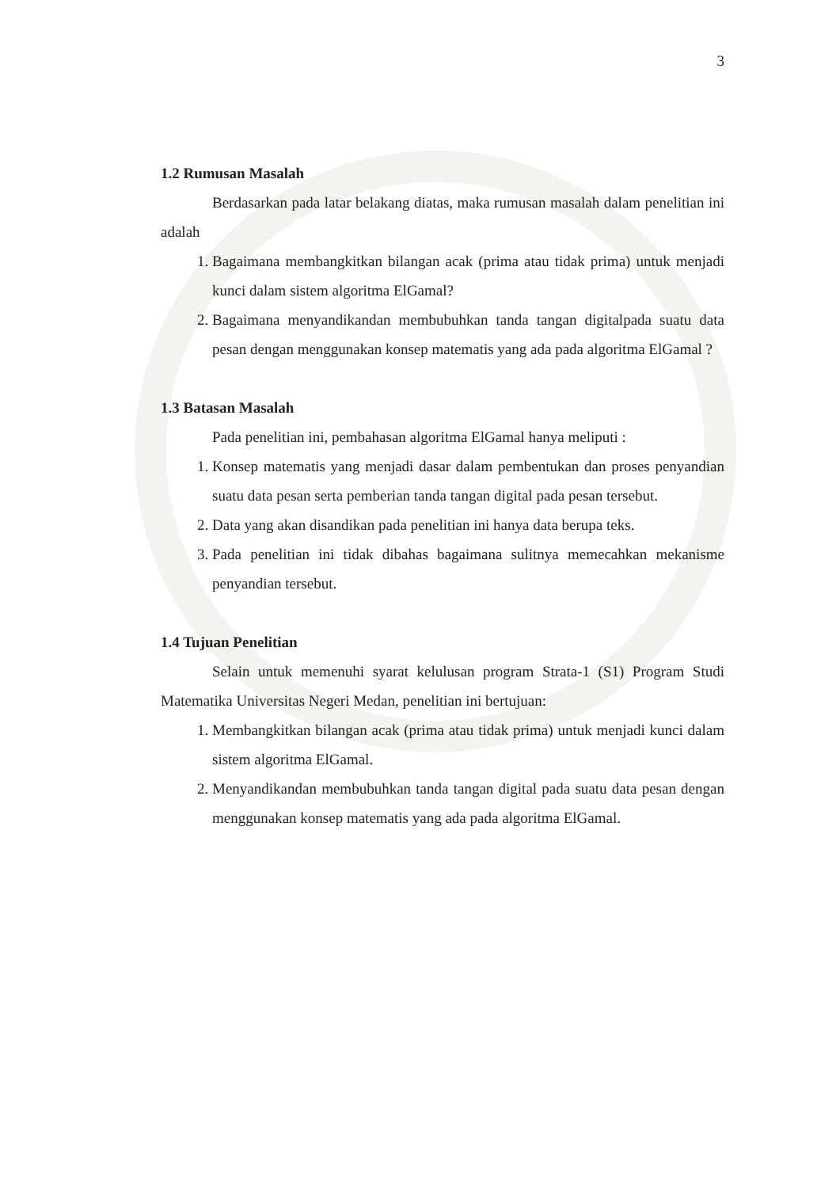3
1.2 Rumusan Masalah
Berdasarkan pada latar belakang diatas, maka rumusan masalah dalam penelitian ini adalah
1. Bagaimana membangkitkan bilangan acak (prima atau tidak prima) untuk menjadi kunci dalam sistem algoritma ElGamal?
2. Bagaimana menyandikandan membubuhkan tanda tangan digitalpada suatu data pesan dengan menggunakan konsep matematis yang ada pada algoritma ElGamal ?
1.3 Batasan Masalah
Pada penelitian ini, pembahasan algoritma ElGamal hanya meliputi :
1. Konsep matematis yang menjadi dasar dalam pembentukan dan proses penyandian suatu data pesan serta pemberian tanda tangan digital pada pesan tersebut.
2. Data yang akan disandikan pada penelitian ini hanya data berupa teks.
3. Pada penelitian ini tidak dibahas bagaimana sulitnya memecahkan mekanisme penyandian tersebut.
1.4 Tujuan Penelitian
Selain untuk memenuhi syarat kelulusan program Strata-1 (S1) Program Studi Matematika Universitas Negeri Medan, penelitian ini bertujuan:
1. Membangkitkan bilangan acak (prima atau tidak prima) untuk menjadi kunci dalam sistem algoritma ElGamal.
2. Menyandikandan membubuhkan tanda tangan digital pada suatu data pesan dengan menggunakan konsep matematis yang ada pada algoritma ElGamal.